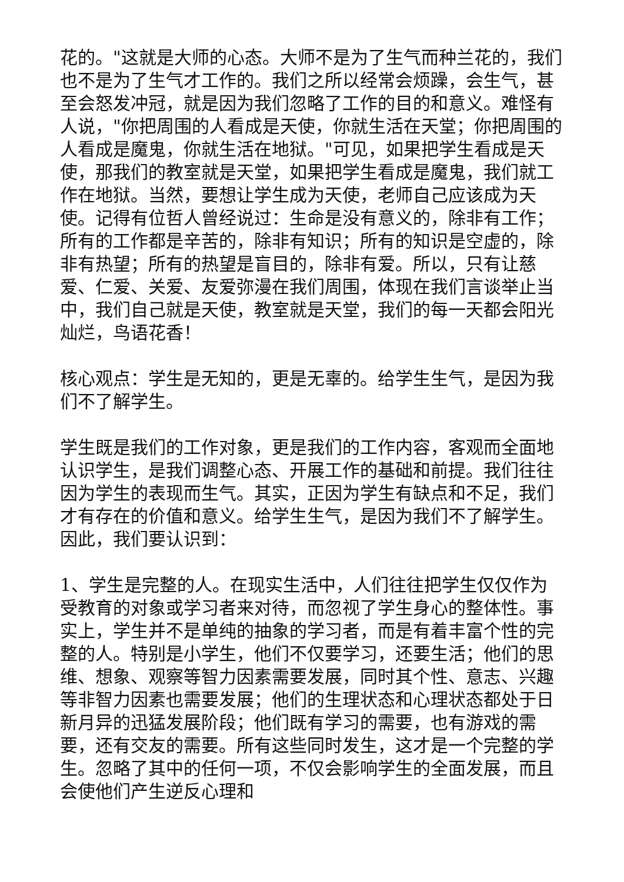花的。"这就是大师的心态。大师不是为了生气而种兰花的，我们也不是为了生气才工作的。我们之所以经常会烦躁，会生气，甚至会怒发冲冠，就是因为我们忽略了工作的目的和意义。难怪有人说，"你把周围的人看成是天使，你就生活在天堂；你把周围的人看成是魔鬼，你就生活在地狱。"可见，如果把学生看成是天使，那我们的教室就是天堂，如果把学生看成是魔鬼，我们就工作在地狱。当然，要想让学生成为天使，老师自己应该成为天使。记得有位哲人曾经说过：生命是没有意义的，除非有工作；所有的工作都是辛苦的，除非有知识；所有的知识是空虚的，除非有热望；所有的热望是盲目的，除非有爱。所以，只有让慈爱、仁爱、关爱、友爱弥漫在我们周围，体现在我们言谈举止当中，我们自己就是天使，教室就是天堂，我们的每一天都会阳光灿烂，鸟语花香！
核心观点：学生是无知的，更是无辜的。给学生生气，是因为我们不了解学生。
学生既是我们的工作对象，更是我们的工作内容，客观而全面地认识学生，是我们调整心态、开展工作的基础和前提。我们往往因为学生的表现而生气。其实，正因为学生有缺点和不足，我们才有存在的价值和意义。给学生生气，是因为我们不了解学生。因此，我们要认识到：
1、学生是完整的人。在现实生活中，人们往往把学生仅仅作为受教育的对象或学习者来对待，而忽视了学生身心的整体性。事实上，学生并不是单纯的抽象的学习者，而是有着丰富个性的完整的人。特别是小学生，他们不仅要学习，还要生活；他们的思维、想象、观察等智力因素需要发展，同时其个性、意志、兴趣等非智力因素也需要发展；他们的生理状态和心理状态都处于日新月异的迅猛发展阶段；他们既有学习的需要，也有游戏的需要，还有交友的需要。所有这些同时发生，这才是一个完整的学生。忽略了其中的任何一项，不仅会影响学生的全面发展，而且会使他们产生逆反心理和